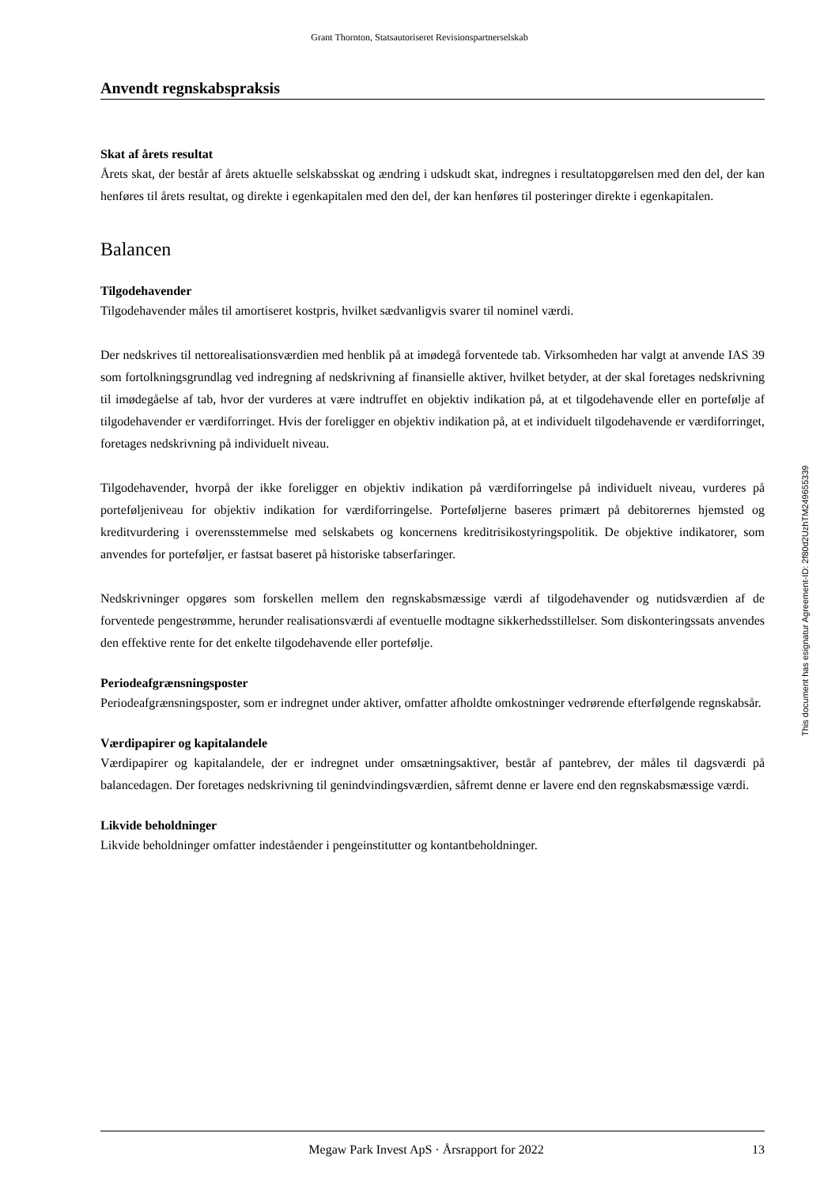Grant Thornton, Statsautoriseret Revisionspartnerselskab
Anvendt regnskabspraksis
Skat af årets resultat
Årets skat, der består af årets aktuelle selskabsskat og ændring i udskudt skat, indregnes i resultatopgørelsen med den del, der kan henføres til årets resultat, og direkte i egenkapitalen med den del, der kan henføres til posteringer direkte i egenkapitalen.
Balancen
Tilgodehavender
Tilgodehavender måles til amortiseret kostpris, hvilket sædvanligvis svarer til nominel værdi.
Der nedskrives til nettorealisationsværdien med henblik på at imødegå forventede tab. Virksomheden har valgt at anvende IAS 39 som fortolkningsgrundlag ved indregning af nedskrivning af finansielle aktiver, hvilket betyder, at der skal foretages nedskrivning til imødegåelse af tab, hvor der vurderes at være indtruffet en objektiv indikation på, at et tilgodehavende eller en portefølje af tilgodehavender er værdiforringet. Hvis der foreligger en objektiv indikation på, at et individuelt tilgodehavende er værdiforringet, foretages nedskrivning på individuelt niveau.
Tilgodehavender, hvorpå der ikke foreligger en objektiv indikation på værdiforringelse på individuelt niveau, vurderes på porteføljeniveau for objektiv indikation for værdiforringelse. Porteføljerne baseres primært på debitorernes hjemsted og kreditvurdering i overensstemmelse med selskabets og koncernens kreditrisikostyringspolitik. De objektive indikatorer, som anvendes for porteføljer, er fastsat baseret på historiske tabserfaringer.
Nedskrivninger opgøres som forskellen mellem den regnskabsmæssige værdi af tilgodehavender og nutidsværdien af de forventede pengestrømme, herunder realisationsværdi af eventuelle modtagne sikkerhedsstillelser. Som diskonteringssats anvendes den effektive rente for det enkelte tilgodehavende eller portefølje.
Periodeafgrænsningsposter
Periodeafgrænsningsposter, som er indregnet under aktiver, omfatter afholdte omkostninger vedrørende efterfølgende regnskabsår.
Værdipapirer og kapitalandele
Værdipapirer og kapitalandele, der er indregnet under omsætningsaktiver, består af pantebrev, der måles til dagsværdi på balancedagen. Der foretages nedskrivning til genindvindingsværdien, såfremt denne er lavere end den regnskabsmæssige værdi.
Likvide beholdninger
Likvide beholdninger omfatter indeståender i pengeinstitutter og kontantbeholdninger.
This document has esignatur Agreement-ID: 2f80d2UzhTM249655339
Megaw Park Invest ApS · Årsrapport for 2022 13